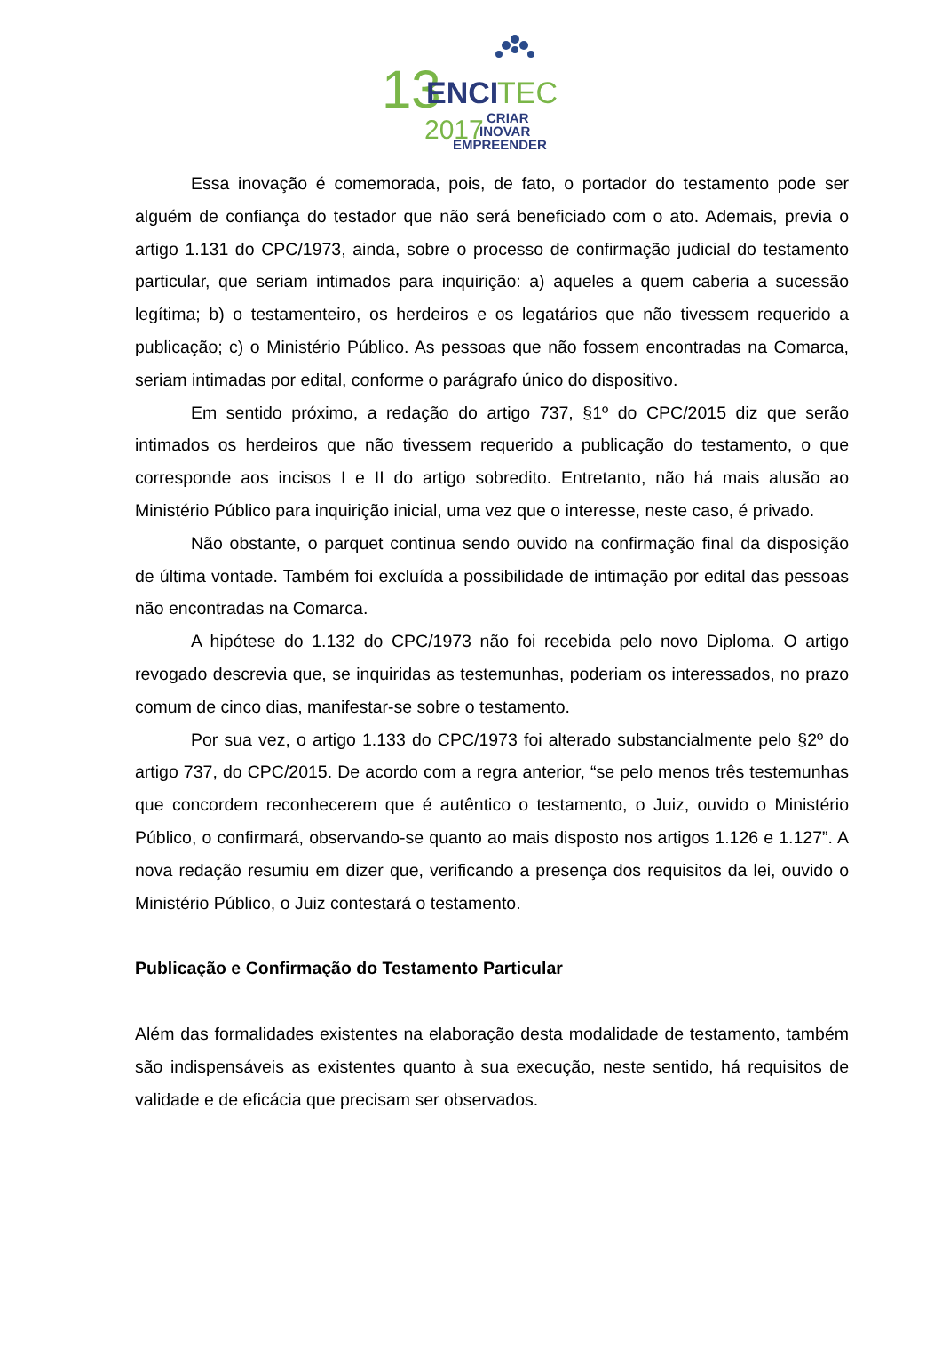13
ENCI
TEC
2017
CRIAR
INOVAR
EMPREENDER
Essa inovação é comemorada, pois, de fato, o portador do testamento pode ser alguém de confiança do testador que não será beneficiado com o ato. Ademais, previa o artigo 1.131 do CPC/1973, ainda, sobre o processo de confirmação judicial do testamento particular, que seriam intimados para inquirição: a) aqueles a quem caberia a sucessão legítima; b) o testamenteiro, os herdeiros e os legatários que não tivessem requerido a publicação; c) o Ministério Público. As pessoas que não fossem encontradas na Comarca, seriam intimadas por edital, conforme o parágrafo único do dispositivo.
Em sentido próximo, a redação do artigo 737, §1º do CPC/2015 diz que serão intimados os herdeiros que não tivessem requerido a publicação do testamento, o que corresponde aos incisos I e II do artigo sobredito. Entretanto, não há mais alusão ao Ministério Público para inquirição inicial, uma vez que o interesse, neste caso, é privado.
Não obstante, o parquet continua sendo ouvido na confirmação final da disposição de última vontade. Também foi excluída a possibilidade de intimação por edital das pessoas não encontradas na Comarca.
A hipótese do 1.132 do CPC/1973 não foi recebida pelo novo Diploma. O artigo revogado descrevia que, se inquiridas as testemunhas, poderiam os interessados, no prazo comum de cinco dias, manifestar-se sobre o testamento.
Por sua vez, o artigo 1.133 do CPC/1973 foi alterado substancialmente pelo §2º do artigo 737, do CPC/2015. De acordo com a regra anterior, “se pelo menos três testemunhas que concordem reconhecerem que é autêntico o testamento, o Juiz, ouvido o Ministério Público, o confirmará, observando-se quanto ao mais disposto nos artigos 1.126 e 1.127”. A nova redação resumiu em dizer que, verificando a presença dos requisitos da lei, ouvido o Ministério Público, o Juiz contestará o testamento.
Publicação e Confirmação do Testamento Particular
Além das formalidades existentes na elaboração desta modalidade de testamento, também são indispensáveis as existentes quanto à sua execução, neste sentido, há requisitos de validade e de eficácia que precisam ser observados.